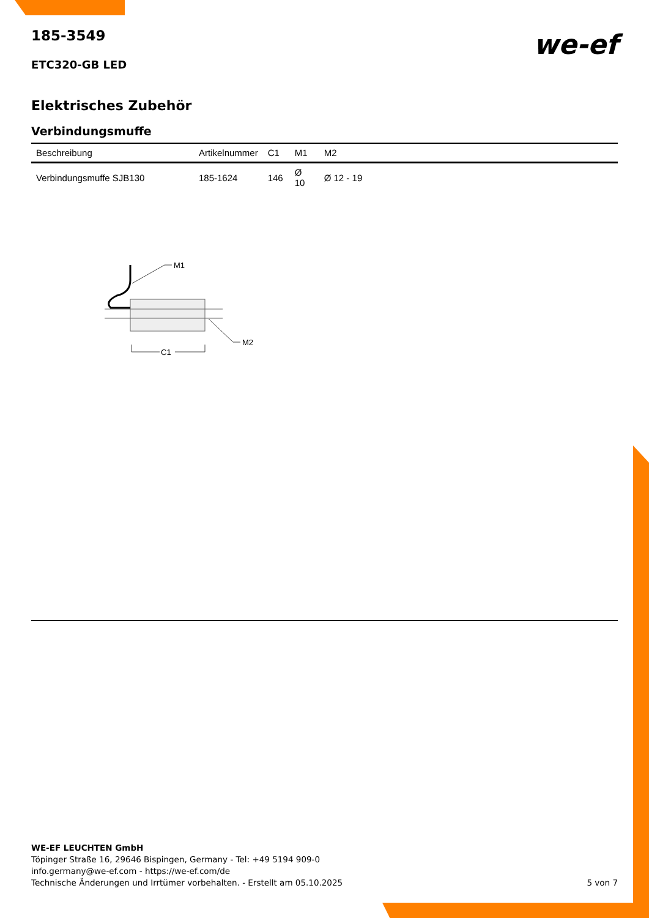we-ef
185-3549
ETC320-GB LED
Elektrisches Zubehör
Verbindungsmuffe
| Beschreibung | Artikelnummer | C1 | M1 | M2 |
| --- | --- | --- | --- | --- |
| Verbindungsmuffe SJB130 | 185-1624 | 146 | Ø 10 | Ø 12 - 19 |
M1
M2
C1
WE-EF LEUCHTEN GmbH
Töpinger Straße 16, 29646 Bispingen, Germany - Tel: +49 5194 909-0
info.germany@we-ef.com - https://we-ef.com/de
Technische Änderungen und Irrtümer vorbehalten. - Erstellt am 05.10.2025 5 von 7